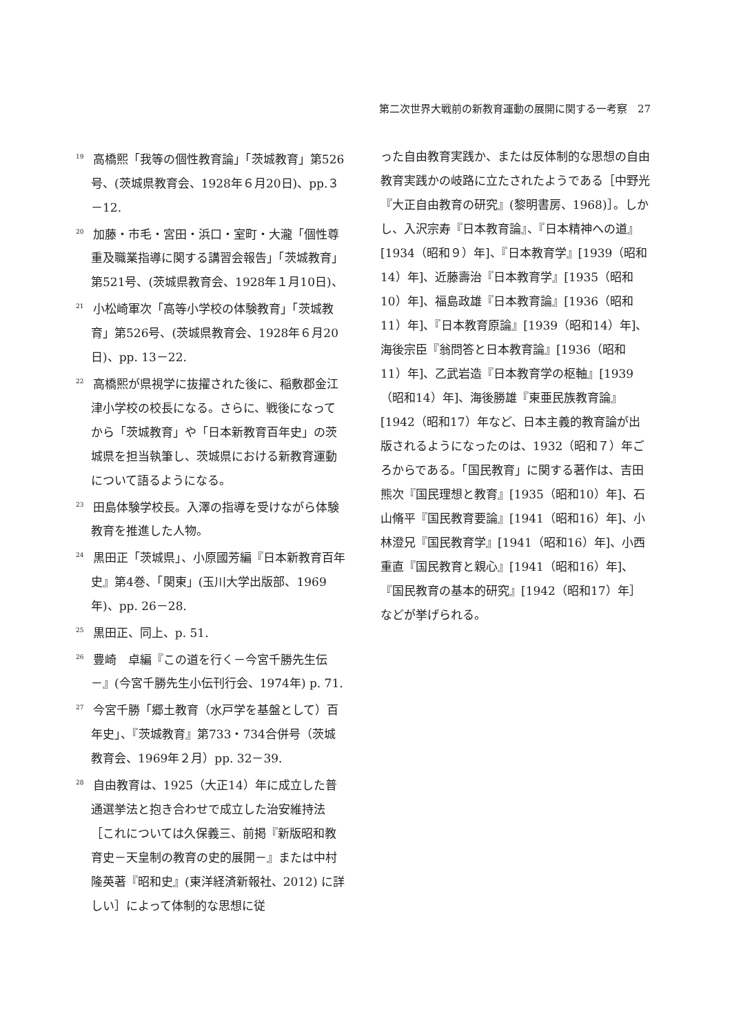第二次世界大戦前の新教育運動の展開に関する一考察　27
<sup>19</sup> 高橋熙「我等の個性教育論」「茨城教育」第526号、(茨城県教育会、1928年６月20日)、pp.３－12.
<sup>20</sup> 加藤・市毛・宮田・浜口・室町・大瀧「個性尊重及職業指導に関する講習会報告」「茨城教育」第521号、(茨城県教育会、1928年１月10日)、
<sup>21</sup> 小松崎軍次「高等小学校の体験教育」「茨城教育」第526号、(茨城県教育会、1928年６月20日)、pp. 13－22.
<sup>22</sup> 高橋熙が県視学に抜擢された後に、稲敷郡金江津小学校の校長になる。さらに、戦後になってから「茨城教育」や「日本新教育百年史」の茨城県を担当執筆し、茨城県における新教育運動について語るようになる。
<sup>23</sup> 田島体験学校長。入澤の指導を受けながら体験教育を推進した人物。
<sup>24</sup> 黒田正「茨城県」、小原國芳編『日本新教育百年史』第4巻、「関東」(玉川大学出版部、1969年)、pp. 26－28.
<sup>25</sup> 黒田正、同上、p. 51.
<sup>26</sup> 豊崎　卓編『この道を行く－今宮千勝先生伝－』(今宮千勝先生小伝刊行会、1974年) p. 71.
<sup>27</sup> 今宮千勝「郷土教育（水戸学を基盤として）百年史」、『茨城教育』第733・734合併号（茨城教育会、1969年２月）pp. 32－39.
<sup>28</sup> 自由教育は、1925（大正14）年に成立した普通選挙法と抱き合わせで成立した治安維持法［これについては久保義三、前掲『新版昭和教育史－天皇制の教育の史的展開－』または中村隆英著『昭和史』(東洋経済新報社、2012) に詳しい］によって体制的な思想に従
った自由教育実践か、または反体制的な思想の自由教育実践かの岐路に立たされたようである［中野光『大正自由教育の研究』(黎明書房、1968)］。しかし、入沢宗寿『日本教育論』、『日本精神への道』[1934（昭和９）年]、『日本教育学』[1939（昭和14）年]、近藤壽治『日本教育学』[1935（昭和10）年]、福島政雄『日本教育論』[1936（昭和11）年]、『日本教育原論』[1939（昭和14）年]、海後宗臣『翁問答と日本教育論』[1936（昭和11）年]、乙武岩造『日本教育学の枢軸』[1939（昭和14）年]、海後勝雄『東亜民族教育論』[1942（昭和17）年など、日本主義的教育論が出版されるようになったのは、1932（昭和７）年ごろからである。「国民教育」に関する著作は、吉田熊次『国民理想と教育』[1935（昭和10）年]、石山脩平『国民教育要論』[1941（昭和16）年]、小林澄兄『国民教育学』[1941（昭和16）年]、小西重直『国民教育と親心』[1941（昭和16）年]、『国民教育の基本的研究』[1942（昭和17）年］などが挙げられる。